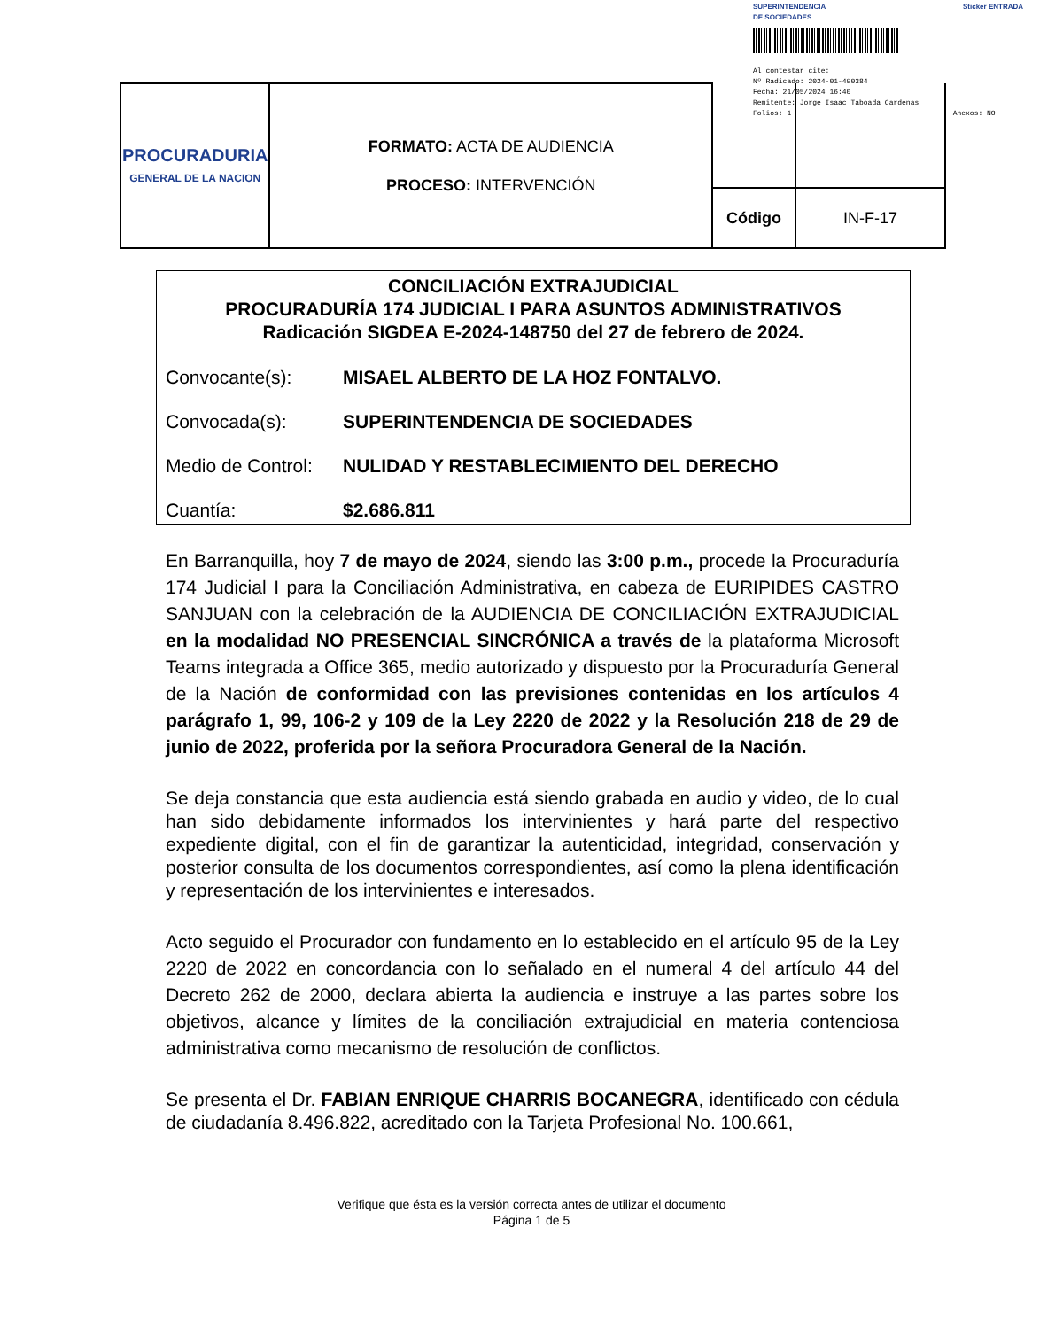SUPERINTENDENCIA
DE SOCIEDADES Sticker ENTRADA
Al contestar cite:
Nº Radicado: 2024-01-490384
Fecha: 21/05/2024 16:40
Remitente: Jorge Isaac Taboada Cardenas
Folios: 1 Anexos: NO
| PROCURADURIA GENERAL DE LA NACION | FORMATO: ACTA DE AUDIENCIA PROCESO: INTERVENCIÓN | | |
| | | Código | IN-F-17 |
CONCILIACIÓN EXTRAJUDICIAL
PROCURADURÍA 174 JUDICIAL I PARA ASUNTOS ADMINISTRATIVOS
Radicación SIGDEA E-2024-148750 del 27 de febrero de 2024.
Convocante(s): MISAEL ALBERTO DE LA HOZ FONTALVO.
Convocada(s): SUPERINTENDENCIA DE SOCIEDADES
Medio de Control: NULIDAD Y RESTABLECIMIENTO DEL DERECHO
Cuantía: $2.686.811
En Barranquilla, hoy 7 de mayo de 2024, siendo las 3:00 p.m., procede la Procuraduría 174 Judicial I para la Conciliación Administrativa, en cabeza de EURIPIDES CASTRO SANJUAN con la celebración de la AUDIENCIA DE CONCILIACIÓN EXTRAJUDICIAL en la modalidad NO PRESENCIAL SINCRÓNICA a través de la plataforma Microsoft Teams integrada a Office 365, medio autorizado y dispuesto por la Procuraduría General de la Nación de conformidad con las previsiones contenidas en los artículos 4 parágrafo 1, 99, 106-2 y 109 de la Ley 2220 de 2022 y la Resolución 218 de 29 de junio de 2022, proferida por la señora Procuradora General de la Nación.
Se deja constancia que esta audiencia está siendo grabada en audio y video, de lo cual han sido debidamente informados los intervinientes y hará parte del respectivo expediente digital, con el fin de garantizar la autenticidad, integridad, conservación y posterior consulta de los documentos correspondientes, así como la plena identificación y representación de los intervinientes e interesados.
Acto seguido el Procurador con fundamento en lo establecido en el artículo 95 de la Ley 2220 de 2022 en concordancia con lo señalado en el numeral 4 del artículo 44 del Decreto 262 de 2000, declara abierta la audiencia e instruye a las partes sobre los objetivos, alcance y límites de la conciliación extrajudicial en materia contenciosa administrativa como mecanismo de resolución de conflictos.
Se presenta el Dr. FABIAN ENRIQUE CHARRIS BOCANEGRA, identificado con cédula de ciudadanía 8.496.822, acreditado con la Tarjeta Profesional No. 100.661,
Verifique que ésta es la versión correcta antes de utilizar el documento
Página 1 de 5